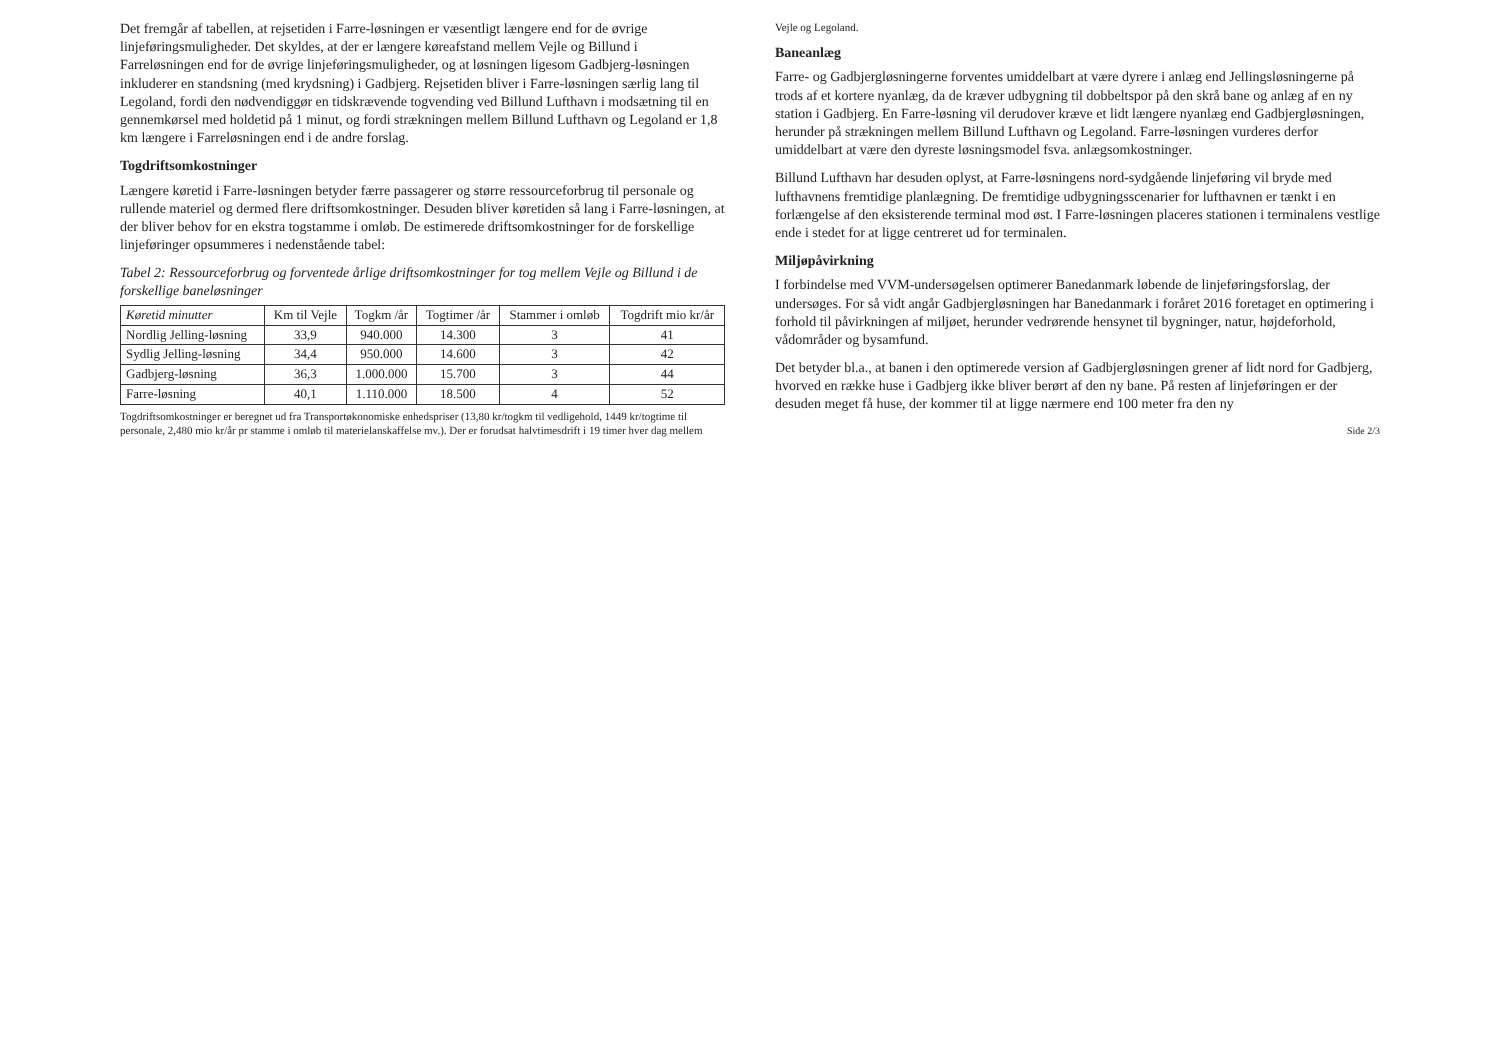Det fremgår af tabellen, at rejsetiden i Farre-løsningen er væsentligt længere end for de øvrige linjeføringsmuligheder. Det skyldes, at der er længere køreafstand mellem Vejle og Billund i Farreløsningen end for de øvrige linjeføringsmuligheder, og at løsningen ligesom Gadbjerg-løsningen inkluderer en standsning (med krydsning) i Gadbjerg. Rejsetiden bliver i Farre-løsningen særlig lang til Legoland, fordi den nødvendiggør en tidskrævende togvending ved Billund Lufthavn i modsætning til en gennemkørsel med holdetid på 1 minut, og fordi strækningen mellem Billund Lufthavn og Legoland er 1,8 km længere i Farreløsningen end i de andre forslag.
Togdriftsomkostninger
Længere køretid i Farre-løsningen betyder færre passagerer og større ressourceforbrug til personale og rullende materiel og dermed flere driftsomkostninger. Desuden bliver køretiden så lang i Farre-løsningen, at der bliver behov for en ekstra togstamme i omløb. De estimerede driftsomkostninger for de forskellige linjeføringer opsummeres i nedenstående tabel:
Tabel 2: Ressourceforbrug og forventede årlige driftsomkostninger for tog mellem Vejle og Billund i de forskellige baneløsninger
| Køretid minutter | Km til Vejle | Togkm /år | Togtimer /år | Stammer i omløb | Togdrift mio kr/år |
| --- | --- | --- | --- | --- | --- |
| Nordlig Jelling-løsning | 33,9 | 940.000 | 14.300 | 3 | 41 |
| Sydlig Jelling-løsning | 34,4 | 950.000 | 14.600 | 3 | 42 |
| Gadbjerg-løsning | 36,3 | 1.000.000 | 15.700 | 3 | 44 |
| Farre-løsning | 40,1 | 1.110.000 | 18.500 | 4 | 52 |
Togdriftsomkostninger er beregnet ud fra Transportøkonomiske enhedspriser (13,80 kr/togkm til vedligehold, 1449 kr/togtime til personale, 2,480 mio kr/år pr stamme i omløb til materielanskaffelse mv.). Der er forudsat halvtimesdrift i 19 timer hver dag mellem Vejle og Legoland.
Baneanlæg
Farre- og Gadbjergløsningerne forventes umiddelbart at være dyrere i anlæg end Jellingsløsningerne på trods af et kortere nyanlæg, da de kræver udbygning til dobbeltspor på den skrå bane og anlæg af en ny station i Gadbjerg. En Farre-løsning vil derudover kræve et lidt længere nyanlæg end Gadbjergløsningen, herunder på strækningen mellem Billund Lufthavn og Legoland. Farre-løsningen vurderes derfor umiddelbart at være den dyreste løsningsmodel fsva. anlægsomkostninger.
Billund Lufthavn har desuden oplyst, at Farre-løsningens nord-sydgående linjeføring vil bryde med lufthavnens fremtidige planlægning. De fremtidige udbygningsscenarier for lufthavnen er tænkt i en forlængelse af den eksisterende terminal mod øst. I Farre-løsningen placeres stationen i terminalens vestlige ende i stedet for at ligge centreret ud for terminalen.
Miljøpåvirkning
I forbindelse med VVM-undersøgelsen optimerer Banedanmark løbende de linjeføringsforslag, der undersøges. For så vidt angår Gadbjergløsningen har Banedanmark i foråret 2016 foretaget en optimering i forhold til påvirkningen af miljøet, herunder vedrørende hensynet til bygninger, natur, højdeforhold, vådområder og bysamfund.
Det betyder bl.a., at banen i den optimerede version af Gadbjergløsningen grener af lidt nord for Gadbjerg, hvorved en række huse i Gadbjerg ikke bliver berørt af den ny bane. På resten af linjeføringen er der desuden meget få huse, der kommer til at ligge nærmere end 100 meter fra den ny
Side 2/3